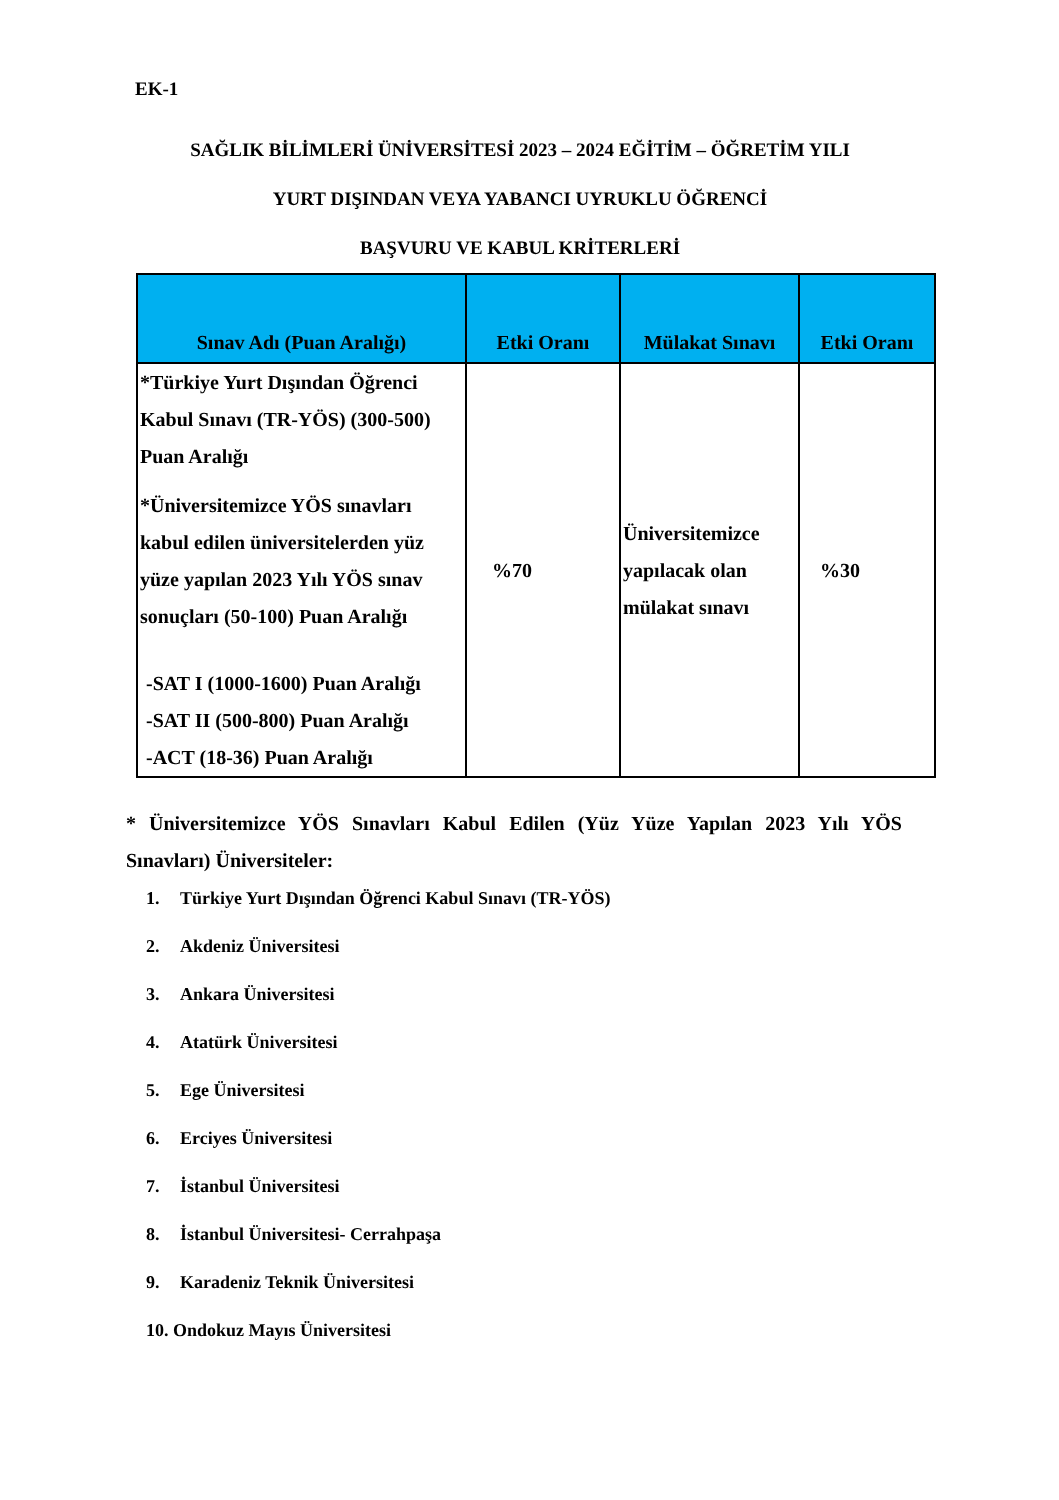EK-1
SAĞLIK BİLİMLERİ ÜNİVERSİTESİ 2023 – 2024 EĞİTİM – ÖĞRETİM YILI
YURT DIŞINDAN VEYA YABANCI UYRUKLU ÖĞRENCİ
BAŞVURU VE KABUL KRİTERLERİ
| Sınav Adı (Puan Aralığı) | Etki Oranı | Mülakat Sınavı | Etki Oranı |
| --- | --- | --- | --- |
| *Türkiye Yurt Dışından Öğrenci Kabul Sınavı (TR-YÖS) (300-500) Puan Aralığı *Üniversitemizce YÖS sınavları kabul edilen üniversitelerden yüz yüze yapılan 2023 Yılı YÖS sınav sonuçları (50-100) Puan Aralığı -SAT I (1000-1600) Puan Aralığı -SAT II (500-800) Puan Aralığı -ACT (18-36) Puan Aralığı | %70 | Üniversitemizce yapılacak olan mülakat sınavı | %30 |
* Üniversitemizce YÖS Sınavları Kabul Edilen (Yüz Yüze Yapılan 2023 Yılı YÖS Sınavları) Üniversiteler:
1. Türkiye Yurt Dışından Öğrenci Kabul Sınavı (TR-YÖS)
2. Akdeniz Üniversitesi
3. Ankara Üniversitesi
4. Atatürk Üniversitesi
5. Ege Üniversitesi
6. Erciyes Üniversitesi
7. İstanbul Üniversitesi
8. İstanbul Üniversitesi- Cerrahpaşa
9. Karadeniz Teknik Üniversitesi
10. Ondokuz Mayıs Üniversitesi